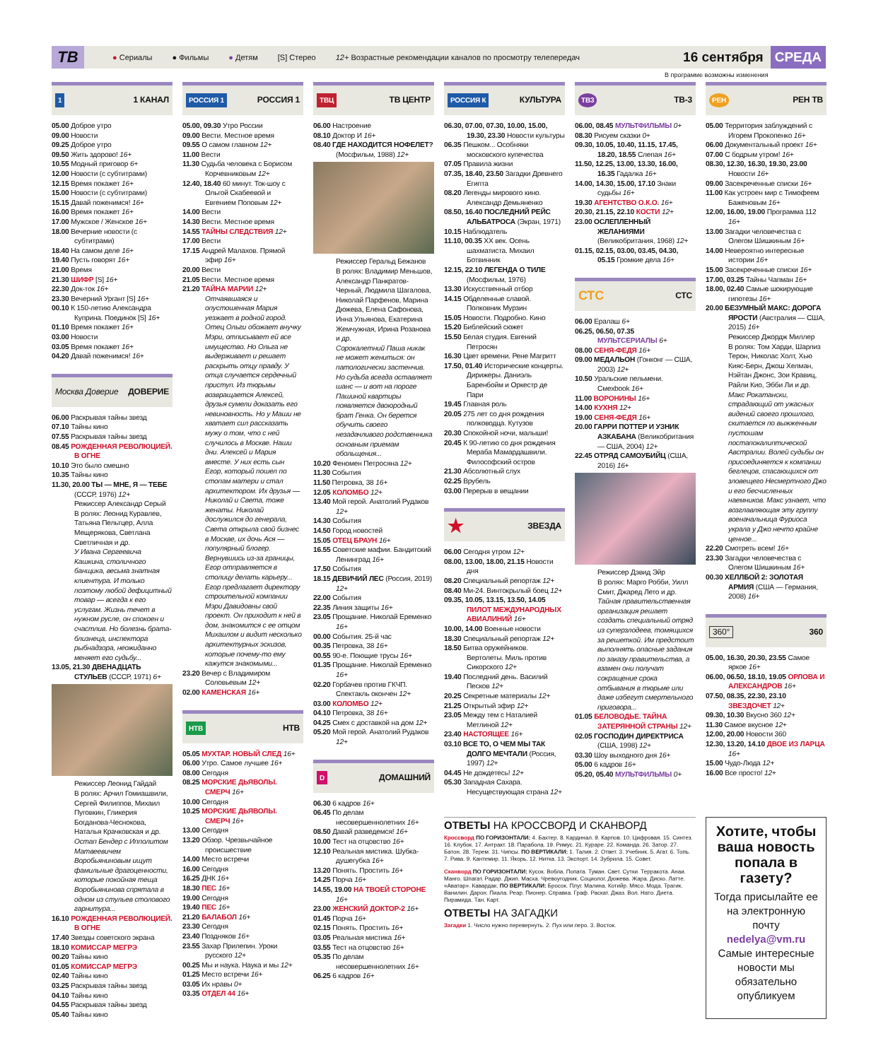ТВ
● Сериалы ● Фильмы ● Детям [S] Стерео 12+ Возрастные рекомендации каналов по просмотру телепередач
16 сентября
СРЕДА
В программе возможны изменения
1 1 КАНАЛ
05.00 Доброе утро
09.00 Новости
09.25 Доброе утро
09.50 Жить здорово! 16+
10.55 Модный приговор 6+
12.00 Новости (с субтитрами)
12.15 Время покажет 16+
15.00 Новости (с субтитрами)
15.15 Давай поженимся! 16+
16.00 Время покажет 16+
17.00 Мужское / Женское 16+
18.00 Вечерние новости (с субтитрами)
18.40 На самом деле 16+
19.40 Пусть говорят 16+
21.00 Время
21.30 ШИФР [S] 16+
22.30 Док-ток 16+
23.30 Вечерний Ургант [S] 16+
00.10 К 150-летию Александра Куприна. Поединок [S] 16+
01.10 Время покажет 16+
03.00 Новости
03.05 Время покажет 16+
04.20 Давай поженимся! 16+
Москва Доверие ДОВЕРИЕ
06.00 Раскрывая тайны звезд
07.10 Тайны кино
07.55 Раскрывая тайны звезд
08.45 РОЖДЕННАЯ РЕВОЛЮЦИЕЙ. В ОГНЕ
10.10 Это было смешно
10.35 Тайны кино
11.30, 20.00 ТЫ — МНЕ, Я — ТЕБЕ (СССР, 1976) 12+
Режиссер Александр Серый
В ролях: Леонид Куравлев, Татьяна Пельтцер, Алла Мещерякова, Светлана Светличная и др.
У Ивана Сергеевича Кашкина, столичного банщика, весьма знатная клиентура. И только поэтому любой дефицитный товар — всегда к его услугам. Жизнь течет в нужном русле, он спокоен и счастлив. Но болезнь брата-близнеца, инспектора рыбнадзора, неожиданно меняет его судьбу...
13.05, 21.30 ДВЕНАДЦАТЬ СТУЛЬЕВ (СССР, 1971) 6+
Режиссер Леонид Гайдай
В ролях: Арчил Гомиашвили, Сергей Филиппов, Михаил Пуговкин, Гликерия Богданова-Чеснокова, Наталья Крачковская и др.
Остап Бендер с Ипполитом Матвеевичем Воробьяниновым ищут фамильные драгоценности, которые покойная теща Воробьянинова спрятала в одном из стульев столового гарнитура...
16.10 РОЖДЕННАЯ РЕВОЛЮЦИЕЙ. В ОГНЕ
17.40 Звезды советского экрана
18.10 КОМИССАР МЕГРЭ
00.20 Тайны кино
01.05 КОМИССАР МЕГРЭ
02.40 Тайны кино
03.25 Раскрывая тайны звезд
04.10 Тайны кино
04.55 Раскрывая тайны звезд
05.40 Тайны кино
РОССИЯ 1 РОССИЯ 1
05.00, 09.30 Утро России
09.00 Вести. Местное время
09.55 О самом главном 12+
11.00 Вести
11.30 Судьба человека с Борисом Корчевниковым 12+
12.40, 18.40 60 минут. Ток-шоу с Ольгой Скабеевой и Евгением Поповым 12+
14.00 Вести
14.30 Вести. Местное время
14.55 ТАЙНЫ СЛЕДСТВИЯ 12+
17.00 Вести
17.15 Андрей Малахов. Прямой эфир 16+
20.00 Вести
21.05 Вести. Местное время
21.20 ТАЙНА МАРИИ 12+
Отчаявшаяся и опустошенная Мария уезжает в родной город. Отец Ольги обожает внучку Мэри, отписывает ей все имущество. Но Ольга не выдерживает и решает раскрыть отцу правду. У отца случается сердечный приступ. Из тюрьмы возвращается Алексей, друзья сумели доказать его невиновность. Но у Маши не хватает сил рассказать мужу о том, что с ней случилось в Москве. Наши дни. Алексей и Мария вместе. У них есть сын Егор, который пошел по стопам матери и стал архитектором. Их друзья — Николай и Света, тоже женаты. Николай дослужился до генерала, Света открыла свой бизнес в Москве, их дочь Ася — популярный блогер. Вернувшись из-за границы, Егор отправляется в столицу делать карьеру... Егор предлагает директору строительной компании Мэри Давидовны свой проект. Он приходит к ней в дом, знакомится с ее отцом Михаилом и видит несколько архитектурных эскизов, которые почему-то ему кажутся знакомыми...
23.20 Вечер с Владимиром Соловьевым 12+
02.00 КАМЕНСКАЯ 16+
НТВ НТВ
05.05 МУХТАР. НОВЫЙ СЛЕД 16+
06.00 Утро. Самое лучшее 16+
08.00 Сегодня
08.25 МОРСКИЕ ДЬЯВОЛЫ. СМЕРЧ 16+
10.00 Сегодня
10.25 МОРСКИЕ ДЬЯВОЛЫ. СМЕРЧ 16+
13.00 Сегодня
13.20 Обзор. Чрезвычайное происшествие
14.00 Место встречи
16.00 Сегодня
16.25 ДНК 16+
18.30 ПЕС 16+
19.00 Сегодня
19.40 ПЕС 16+
21.20 БАЛАБОЛ 16+
23.30 Сегодня
23.40 Поздняков 16+
23.55 Захар Прилепин. Уроки русского 12+
00.25 Мы и наука. Наука и мы 12+
01.25 Место встречи 16+
03.05 Их нравы 0+
03.35 ОТДЕЛ 44 16+
ТВЦ ТВ ЦЕНТР
06.00 Настроение
08.10 Доктор И 16+
08.40 ГДЕ НАХОДИТСЯ НОФЕЛЕТ? (Мосфильм, 1988) 12+
Режиссер Геральд Бежанов
В ролях: Владимир Меньшов, Александр Панкратов-Черный, Людмила Шагалова, Николай Парфенов, Марина Дюжева, Елена Сафонова, Инна Ульянова, Екатерина Жемчужная, Ирина Розанова и др.
Сорокалетний Паша никак не может жениться: он патологически застенчив. Но судьба всегда оставляет шанс — и вот на пороге Пашиной квартиры появляется двоюродный брат Генка. Он берется обучить своего незадачливого родственника основным приемам обольщения...
10.20 Феномен Петросяна 12+
11.30 События
11.50 Петровка, 38 16+
12.05 КОЛОМБО 12+
13.40 Мой герой. Анатолий Рудаков 12+
14.30 События
14.50 Город новостей
15.05 ОТЕЦ БРАУН 16+
16.55 Советские мафии. Бандитский Ленинград 16+
17.50 События
18.15 ДЕВИЧИЙ ЛЕС (Россия, 2019) 12+
22.00 События
22.35 Линия защиты 16+
23.05 Прощание. Николай Еременко 16+
00.00 События. 25-й час
00.35 Петровка, 38 16+
00.55 90-е. Поющие трусы 16+
01.35 Прощание. Николай Еременко 16+
02.20 Горбачев против ГКЧП. Спектакль окончен 12+
03.00 КОЛОМБО 12+
04.10 Петровка, 38 16+
04.25 Смех с доставкой на дом 12+
05.20 Мой герой. Анатолий Рудаков 12+
D ДОМАШНИЙ
06.30 6 кадров 16+
06.45 По делам несовершеннолетних 16+
08.50 Давай разведемся! 16+
10.00 Тест на отцовство 16+
12.10 Реальная мистика. Шубка-душегубка 16+
13.20 Понять. Простить 16+
14.25 Порча 16+
14.55, 19.00 НА ТВОЕЙ СТОРОНЕ 16+
23.00 ЖЕНСКИЙ ДОКТОР-2 16+
01.45 Порча 16+
02.15 Понять. Простить 16+
03.05 Реальная мистика 16+
03.55 Тест на отцовство 16+
05.35 По делам несовершеннолетних 16+
06.25 6 кадров 16+
РОССИЯ К КУЛЬТУРА
06.30, 07.00, 07.30, 10.00, 15.00, 19.30, 23.30 Новости культуры
06.35 Пешком... Особняки московского купечества
07.05 Правила жизни
07.35, 18.40, 23.50 Загадки Древнего Египта
08.20 Легенды мирового кино. Александр Демьяненко
08.50, 16.40 ПОСЛЕДНИЙ РЕЙС АЛЬБАТРОСА (Экран, 1971)
10.15 Наблюдатель
11.10, 00.35 ХХ век. Осень шахматиста. Михаил Ботвинник
12.15, 22.10 ЛЕГЕНДА О ТИЛЕ (Мосфильм, 1976)
13.30 Искусственный отбор
14.15 Обделенные славой. Полковник Мурзин
15.05 Новости. Подробно. Кино
15.20 Библейский сюжет
15.50 Белая студия. Евгений Петросян
16.30 Цвет времени. Рене Магритт
17.50, 01.40 Исторические концерты. Дирижеры. Даниэль Баренбойм и Оркестр де Пари
19.45 Главная роль
20.05 275 лет со дня рождения полководца. Кутузов
20.30 Спокойной ночи, малыши!
20.45 К 90-летию со дня рождения Мераба Мамардашвили. Философский остров
21.30 Абсолютный слух
02.25 Врубель
03.00 Перерыв в вещании
★ ЗВЕЗДА
06.00 Сегодня утром 12+
08.00, 13.00, 18.00, 21.15 Новости дня
08.20 Специальный репортаж 12+
08.40 Ми-24. Винтокрылый боец 12+
09.35, 10.05, 13.15, 13.50, 14.05 ПИЛОТ МЕЖДУНАРОДНЫХ АВИАЛИНИЙ 16+
10.00, 14.00 Военные новости
18.30 Специальный репортаж 12+
18.50 Битва оружейников. Вертолеты. Миль против Сикорского 12+
19.40 Последний день. Василий Песков 12+
20.25 Секретные материалы 12+
21.25 Открытый эфир 12+
23.05 Между тем с Наталией Метлиной 12+
23.40 НАСТОЯЩЕЕ 16+
03.10 ВСЕ ТО, О ЧЕМ МЫ ТАК ДОЛГО МЕЧТАЛИ (Россия, 1997) 12+
04.45 Не дождетесь! 12+
05.30 Западная Сахара. Несуществующая страна 12+
ТВ3 ТВ-3
06.00, 08.45 МУЛЬТФИЛЬМЫ 0+
08.30 Рисуем сказки 0+
09.30, 10.05, 10.40, 11.15, 17.45, 18.20, 18.55 Слепая 16+
11.50, 12.25, 13.00, 13.30, 16.00, 16.35 Гадалка 16+
14.00, 14.30, 15.00, 17.10 Знаки судьбы 16+
19.30 АГЕНТСТВО О.К.О. 16+
20.30, 21.15, 22.10 КОСТИ 12+
23.00 ОСЛЕПЛЕННЫЙ ЖЕЛАНИЯМИ (Великобритания, 1968) 12+
01.15, 02.15, 03.00, 03.45, 04.30, 05.15 Громкие дела 16+
СТС СТС
06.00 Ералаш 6+
06.25, 06.50, 07.35 МУЛЬТСЕРИАЛЫ 6+
08.00 СЕНЯ-ФЕДЯ 16+
09.00 МЕДАЛЬОН (Гонконг — США, 2003) 12+
10.50 Уральские пельмени. Смехbook 16+
11.00 ВОРОНИНЫ 16+
14.00 КУХНЯ 12+
19.00 СЕНЯ-ФЕДЯ 16+
20.00 ГАРРИ ПОТТЕР И УЗНИК АЗКАБАНА (Великобритания — США, 2004) 12+
22.45 ОТРЯД САМОУБИЙЦ (США, 2016) 16+
Режиссер Дэвид Эйр
В ролях: Марго Робби, Уилл Смит, Джаред Лето и др.
Тайная правительственная организация решает создать специальный отряд из суперзлодеев, томящихся за решеткой. Им предстоит выполнять опасные задания по заказу правительства, а взамен они получат сокращение срока отбывания в тюрьме или даже избегут смертельного приговора...
01.05 БЕЛОВОДЬЕ. ТАЙНА ЗАТЕРЯННОЙ СТРАНЫ 12+
02.05 ГОСПОДИН ДИРЕКТРИСА (США, 1998) 12+
03.30 Шоу выходного дня 16+
05.00 6 кадров 16+
05.20, 05.40 МУЛЬТФИЛЬМЫ 0+
РЕН РЕН ТВ
05.00 Территория заблуждений с Игорем Прокопенко 16+
06.00 Документальный проект 16+
07.00 С бодрым утром! 16+
08.30, 12.30, 16.30, 19.30, 23.00 Новости 16+
09.00 Засекреченные списки 16+
11.00 Как устроен мир с Тимофеем Баженовым 16+
12.00, 16.00, 19.00 Программа 112 16+
13.00 Загадки человечества с Олегом Шишкиным 16+
14.00 Невероятно интересные истории 16+
15.00 Засекреченные списки 16+
17.00, 03.25 Тайны Чапман 16+
18.00, 02.40 Самые шокирующие гипотезы 16+
20.00 БЕЗУМНЫЙ МАКС: ДОРОГА ЯРОСТИ (Австралия — США, 2015) 16+
Режиссер Джордж Миллер
В ролях: Том Харди, Шарлиз Терон, Николас Холт, Хью Кияс-Берн, Джош Хелман, Нэйтан Джонс, Зои Кравиц, Райли Кио, Эбби Ли и др.
Макс Рокатански, страдающий от ужасных видений своего прошлого, скитается по выжженным пустошам постапокалиптической Австралии. Волей судьбы он присоединяется к компании беглецов, спасающихся от зловещего Несмертного Джо и его бесчисленных наемников. Макс узнает, что возглавляющая эту группу военачальница Фуриоса украла у Джо нечто крайне ценное...
22.20 Смотреть всем! 16+
23.30 Загадки человечества с Олегом Шишкиным 16+
00.30 ХЕЛЛБОЙ 2: ЗОЛОТАЯ АРМИЯ (США — Германия, 2008) 16+
360° 360
05.00, 16.30, 20.30, 23.55 Самое яркое 16+
06.00, 06.50, 18.10, 19.05 ОРЛОВА И АЛЕКСАНДРОВ 16+
07.50, 08.35, 22.30, 23.10 ЗВЕЗДОЧЕТ 12+
09.30, 10.30 Вкусно 360 12+
11.30 Самое вкусное 12+
12.00, 20.00 Новости 360
12.30, 13.20, 14.10 ДВОЕ ИЗ ЛАРЦА 16+
15.00 Чудо-Люда 12+
16.00 Все просто! 12+
ОТВЕТЫ НА КРОССВОРД И СКАНВОРД
Кроссворд ПО ГОРИЗОНТАЛИ: 4. Бахтер. 8. Кардинал. 9. Карпов. 10. Цифровая. 15. Синтез. 16. Клубок. 17. Антракт. 18. Парабола. 19. Римус. 21. Кураре. 22. Команда. 26. Затор. 27. Батон. 28. Терем. 31. Чипсы. ПО ВЕРТИКАЛИ: 1. Талия. 2. Ответ. 3. Учебник. 5. Агат. 6. Топь. 7. Рива. 9. Кантемир. 11. Якорь. 12. Нитка. 13. Экспорт. 14. Зубрила. 15. Совет.
Сканворд ПО ГОРИЗОНТАЛИ: Кусок. Вобла. Попата. Туман. Свет. Сутки. Терракота. Анаи. Манго. Шпагат. Радар. Джип. Масха. Чревоугодник. Социолог. Дюжева. Жара. Диско. Латте. «Аватар». Кавардак. ПО ВЕРТИКАЛИ: Бросок. Плуг. Малина. Котийр. Мясо. Мода. Трагик. Ванилин. Дарон. Пиала. Реар. Пионер. Справка. Граф. Раскат. Джаз. Вол. Нато. Диета. Пирамида. Тан. Карт.
ОТВЕТЫ НА ЗАГАДКИ
Загадки 1. Число нужно перевернуть. 2. Пух или перо. 3. Восток.
Хотите, чтобы ваша новость попала в газету?
Тогда присылайте ее на электронную почту nedelya@vm.ru Самые интересные новости мы обязательно опубликуем